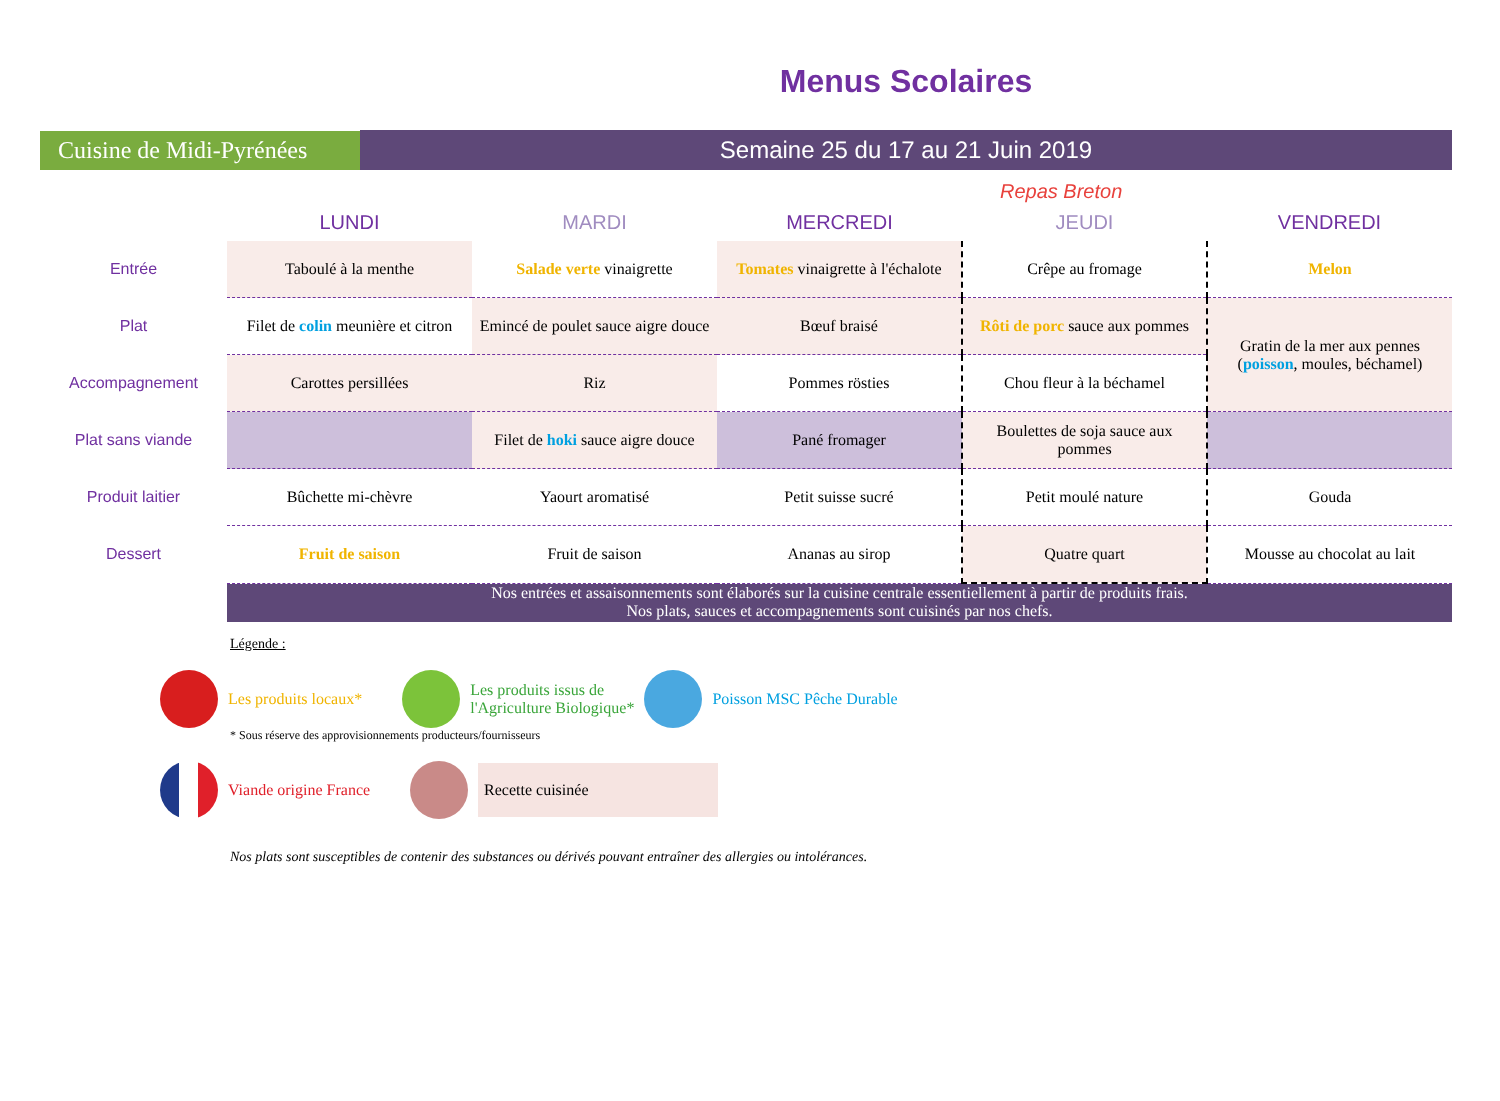Cuisine de Midi-Pyrénées
Menus Scolaires
Semaine 25 du 17 au 21 Juin 2019
Repas Breton
| | LUNDI | MARDI | MERCREDI | JEUDI | VENDREDI |
| --- | --- | --- | --- | --- | --- |
| Entrée | Taboulé à la menthe | Salade verte vinaigrette | Tomates vinaigrette à l'échalote | Crêpe au fromage | Melon |
| Plat | Filet de colin meunière et citron | Emincé de poulet sauce aigre douce | Bœuf braisé | Rôti de porc sauce aux pommes | Gratin de la mer aux pennes ( poisson , moules, béchamel) |
| Accompagnement | Carottes persillées | Riz | Pommes rösties | Chou fleur à la béchamel | |
| Plat sans viande | | Filet de hoki sauce aigre douce | Pané fromager | Boulettes de soja sauce aux pommes | |
| Produit laitier | Bûchette mi-chèvre | Yaourt aromatisé | Petit suisse sucré | Petit moulé nature | Gouda |
| Dessert | Fruit de saison | Fruit de saison | Ananas au sirop | Quatre quart | Mousse au chocolat au lait |
Nos entrées et assaisonnements sont élaborés sur la cuisine centrale essentiellement à partir de produits frais.
Nos plats, sauces et accompagnements sont cuisinés par nos chefs.
Légende :
Les produits locaux* Les produits issus de
l'Agriculture Biologique* Poisson MSC Pêche Durable
* Sous réserve des approvisionnements producteurs/fournisseurs
Viande origine France Recette cuisinée
Nos plats sont susceptibles de contenir des substances ou dérivés pouvant entraîner des allergies ou intolérances.